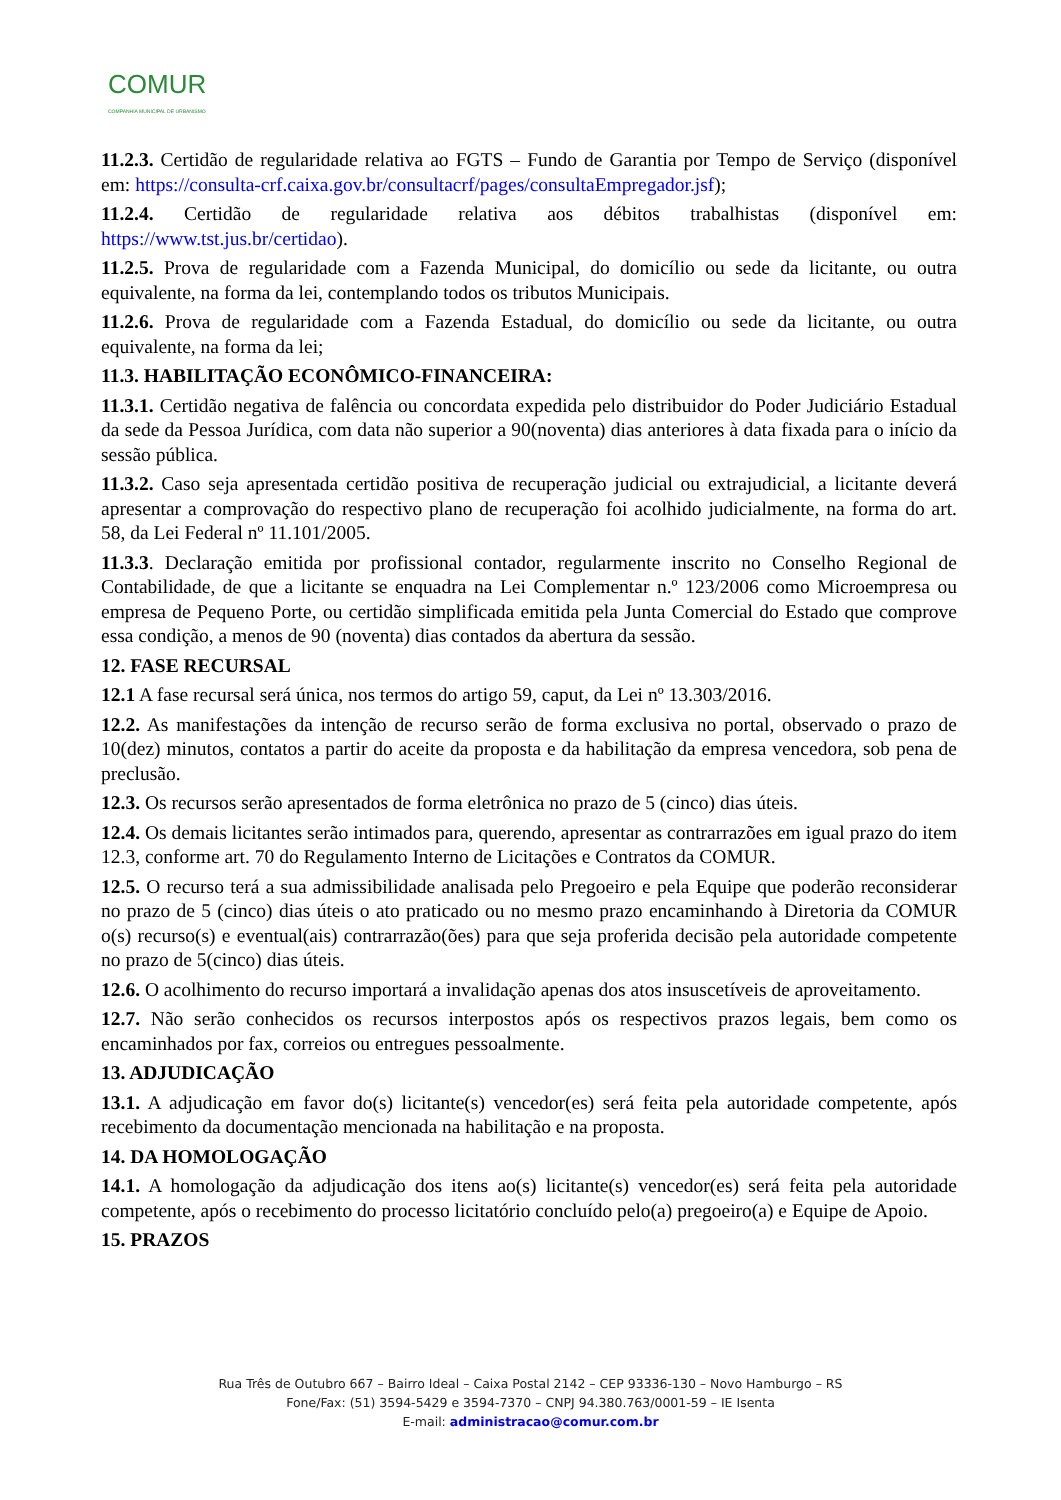COMUR
COMPANHIA MUNICIPAL DE URBANISMO
11.2.3. Certidão de regularidade relativa ao FGTS – Fundo de Garantia por Tempo de Serviço (disponível em: https://consulta-crf.caixa.gov.br/consultacrf/pages/consultaEmpregador.jsf);
11.2.4. Certidão de regularidade relativa aos débitos trabalhistas (disponível em: https://www.tst.jus.br/certidao).
11.2.5. Prova de regularidade com a Fazenda Municipal, do domicílio ou sede da licitante, ou outra equivalente, na forma da lei, contemplando todos os tributos Municipais.
11.2.6. Prova de regularidade com a Fazenda Estadual, do domicílio ou sede da licitante, ou outra equivalente, na forma da lei;
11.3. HABILITAÇÃO ECONÔMICO-FINANCEIRA:
11.3.1. Certidão negativa de falência ou concordata expedida pelo distribuidor do Poder Judiciário Estadual da sede da Pessoa Jurídica, com data não superior a 90(noventa) dias anteriores à data fixada para o início da sessão pública.
11.3.2. Caso seja apresentada certidão positiva de recuperação judicial ou extrajudicial, a licitante deverá apresentar a comprovação do respectivo plano de recuperação foi acolhido judicialmente, na forma do art. 58, da Lei Federal nº 11.101/2005.
11.3.3. Declaração emitida por profissional contador, regularmente inscrito no Conselho Regional de Contabilidade, de que a licitante se enquadra na Lei Complementar n.º 123/2006 como Microempresa ou empresa de Pequeno Porte, ou certidão simplificada emitida pela Junta Comercial do Estado que comprove essa condição, a menos de 90 (noventa) dias contados da abertura da sessão.
12. FASE RECURSAL
12.1 A fase recursal será única, nos termos do artigo 59, caput, da Lei nº 13.303/2016.
12.2. As manifestações da intenção de recurso serão de forma exclusiva no portal, observado o prazo de 10(dez) minutos, contatos a partir do aceite da proposta e da habilitação da empresa vencedora, sob pena de preclusão.
12.3. Os recursos serão apresentados de forma eletrônica no prazo de 5 (cinco) dias úteis.
12.4. Os demais licitantes serão intimados para, querendo, apresentar as contrarrazões em igual prazo do item 12.3, conforme art. 70 do Regulamento Interno de Licitações e Contratos da COMUR.
12.5. O recurso terá a sua admissibilidade analisada pelo Pregoeiro e pela Equipe que poderão reconsiderar no prazo de 5 (cinco) dias úteis o ato praticado ou no mesmo prazo encaminhando à Diretoria da COMUR o(s) recurso(s) e eventual(ais) contrarrazão(ões) para que seja proferida decisão pela autoridade competente no prazo de 5(cinco) dias úteis.
12.6. O acolhimento do recurso importará a invalidação apenas dos atos insuscetíveis de aproveitamento.
12.7. Não serão conhecidos os recursos interpostos após os respectivos prazos legais, bem como os encaminhados por fax, correios ou entregues pessoalmente.
13. ADJUDICAÇÃO
13.1. A adjudicação em favor do(s) licitante(s) vencedor(es) será feita pela autoridade competente, após recebimento da documentação mencionada na habilitação e na proposta.
14. DA HOMOLOGAÇÃO
14.1. A homologação da adjudicação dos itens ao(s) licitante(s) vencedor(es) será feita pela autoridade competente, após o recebimento do processo licitatório concluído pelo(a) pregoeiro(a) e Equipe de Apoio.
15. PRAZOS
Rua Três de Outubro 667 – Bairro Ideal – Caixa Postal 2142 – CEP 93336-130 – Novo Hamburgo – RS
Fone/Fax: (51) 3594-5429 e 3594-7370 – CNPJ 94.380.763/0001-59 – IE Isenta
E-mail: administracao@comur.com.br